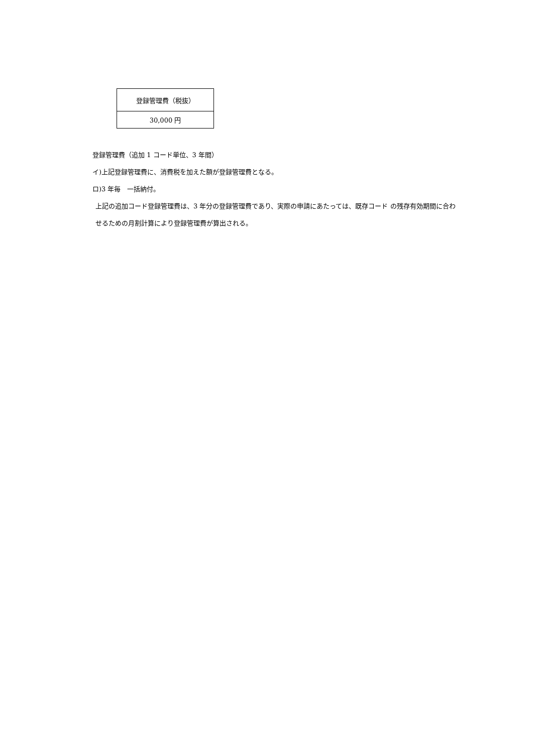| 登録管理費（税抜） |
| --- |
| 30,000 円 |
登録管理費（追加 1 コード単位、3 年間）
イ)上記登録管理費に、消費税を加えた額が登録管理費となる。
ロ)3 年毎　一括納付。
上記の追加コード登録管理費は、3 年分の登録管理費であり、実際の申請にあたっては、既存コード の残存有効期間に合わせるための月割計算により登録管理費が算出される。